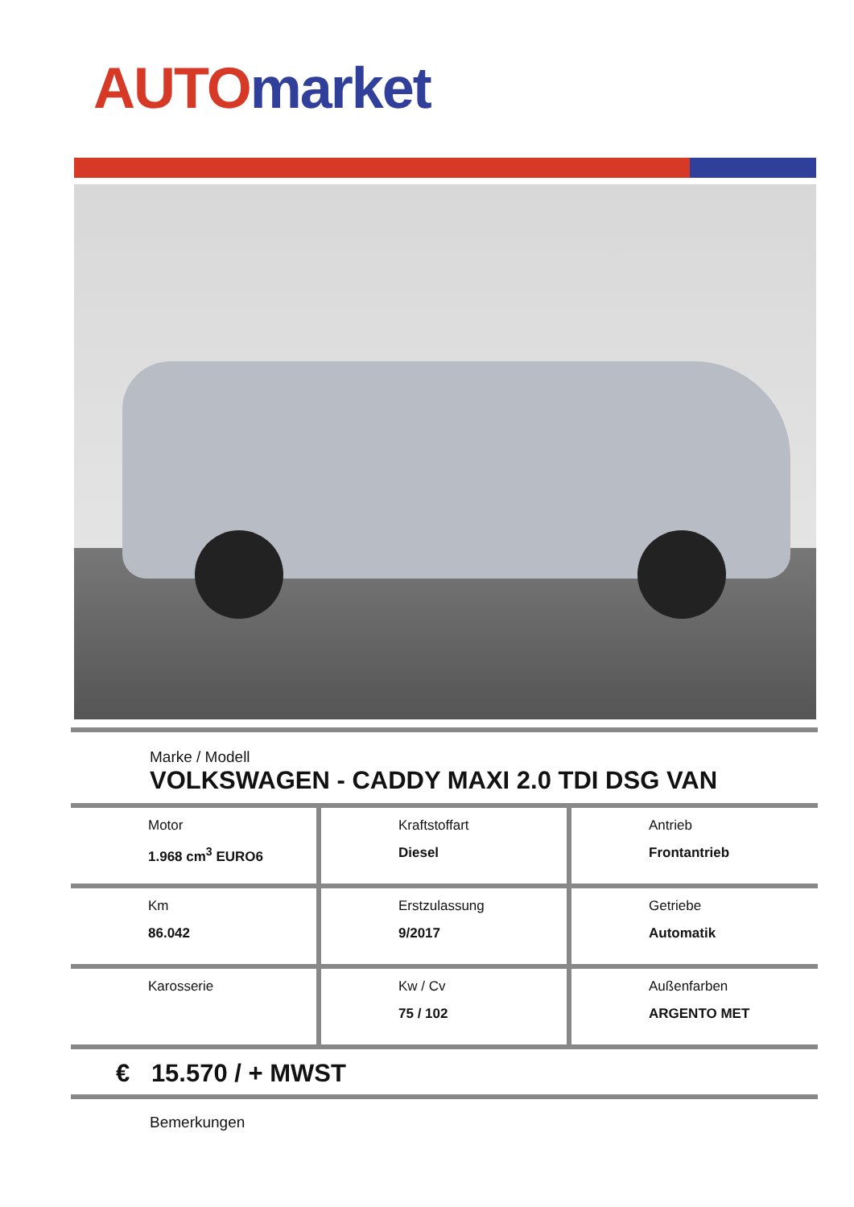AUTO market
Marke / Modell
VOLKSWAGEN - CADDY MAXI 2.0 TDI DSG VAN
| Motor 1.968 cm<sup>3</sup> EURO6 | Kraftstoffart Diesel | Antrieb Frontantrieb |
| Km 86.042 | Erstzulassung 9/2017 | Getriebe Automatik |
| Karosserie | Kw / Cv 75 / 102 | Außenfarben ARGENTO MET |
€ 15.570 / + MWST
Bemerkungen